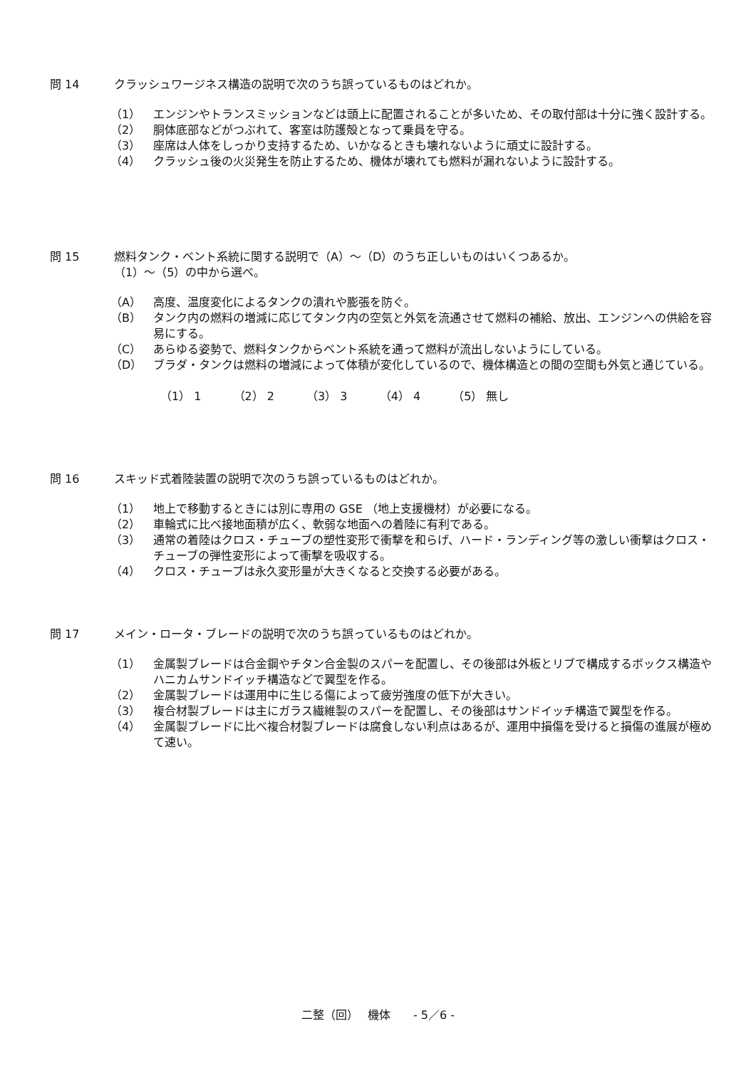問 14 クラッシュワージネス構造の説明で次のうち誤っているものはどれか。
（1） エンジンやトランスミッションなどは頭上に配置されることが多いため、その取付部は十分に強く設計する。
（2） 胴体底部などがつぶれて、客室は防護殻となって乗員を守る。
（3） 座席は人体をしっかり支持するため、いかなるときも壊れないように頑丈に設計する。
（4） クラッシュ後の火災発生を防止するため、機体が壊れても燃料が漏れないように設計する。
問 15 燃料タンク・ベント系統に関する説明で（A）～（D）のうち正しいものはいくつあるか。
（1）～（5）の中から選べ。
（A） 高度、温度変化によるタンクの潰れや膨張を防ぐ。
（B） タンク内の燃料の増減に応じてタンク内の空気と外気を流通させて燃料の補給、放出、エンジンへの供給を容易にする。
（C） あらゆる姿勢で、燃料タンクからベント系統を通って燃料が流出しないようにしている。
（D） ブラダ・タンクは燃料の増減によって体積が変化しているので、機体構造との間の空間も外気と通じている。
（1） 1 （2） 2 （3） 3 （4） 4 （5） 無し
問 16 スキッド式着陸装置の説明で次のうち誤っているものはどれか。
（1） 地上で移動するときには別に専用の GSE （地上支援機材）が必要になる。
（2） 車輪式に比べ接地面積が広く、軟弱な地面への着陸に有利である。
（3） 通常の着陸はクロス・チューブの塑性変形で衝撃を和らげ、ハード・ランディング等の激しい衝撃はクロス・チューブの弾性変形によって衝撃を吸収する。
（4） クロス・チューブは永久変形量が大きくなると交換する必要がある。
問 17 メイン・ロータ・ブレードの説明で次のうち誤っているものはどれか。
（1） 金属製ブレードは合金鋼やチタン合金製のスパーを配置し、その後部は外板とリブで構成するボックス構造やハニカムサンドイッチ構造などで翼型を作る。
（2） 金属製ブレードは運用中に生じる傷によって疲労強度の低下が大きい。
（3） 複合材製ブレードは主にガラス繊維製のスパーを配置し、その後部はサンドイッチ構造で翼型を作る。
（4） 金属製ブレードに比べ複合材製ブレードは腐食しない利点はあるが、運用中損傷を受けると損傷の進展が極めて速い。
二整（回）　 機体　　- 5／6 -